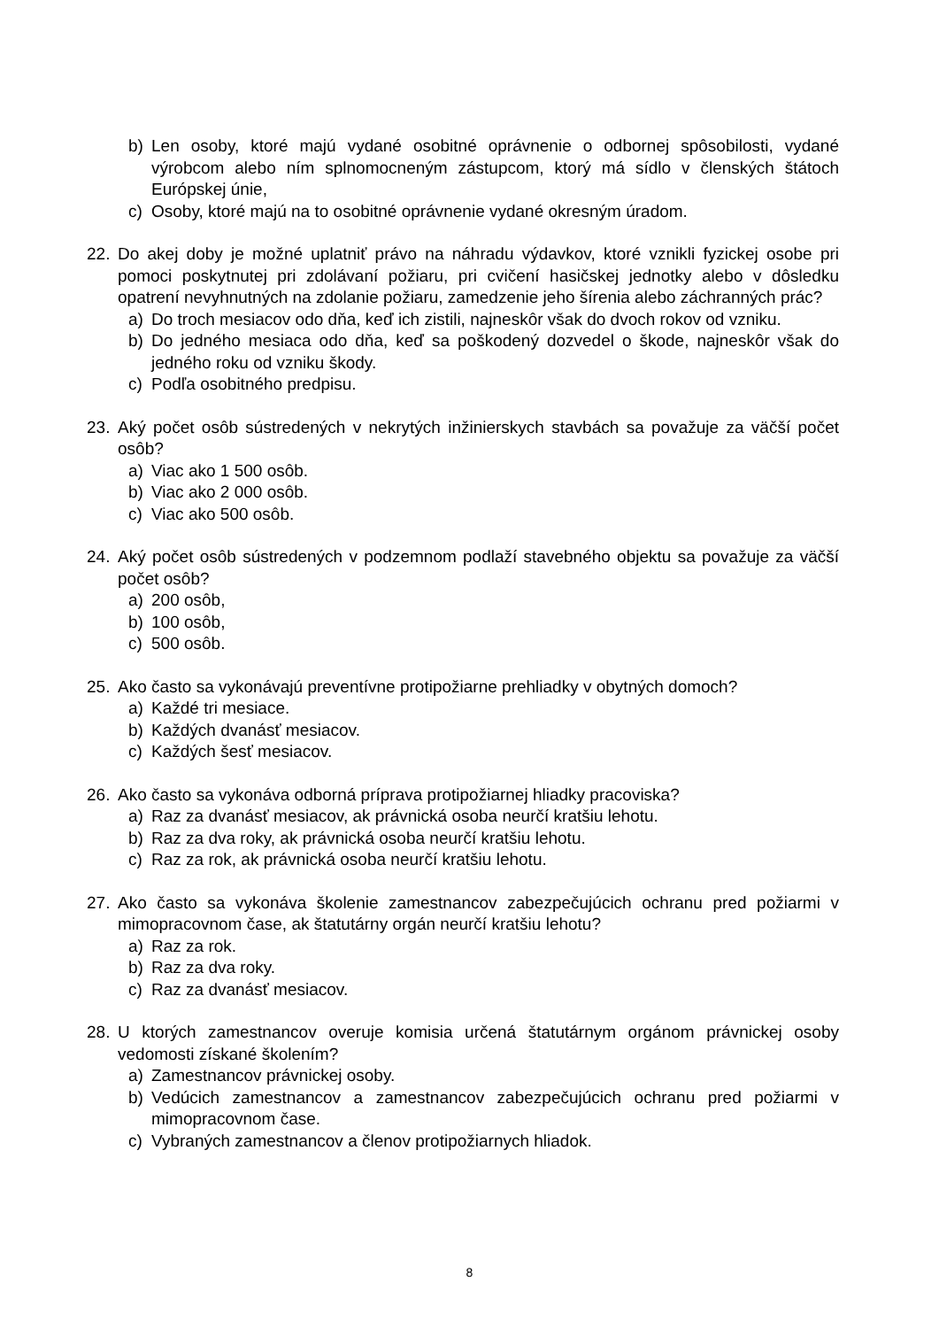b) Len osoby, ktoré majú vydané osobitné oprávnenie o odbornej spôsobilosti, vydané výrobcom alebo ním splnomocneným zástupcom, ktorý má sídlo v členských štátoch Európskej únie,
c) Osoby, ktoré majú na to osobitné oprávnenie vydané okresným úradom.
22. Do akej doby je možné uplatniť právo na náhradu výdavkov, ktoré vznikli fyzickej osobe pri pomoci poskytnutej pri zdolávaní požiaru, pri cvičení hasičskej jednotky alebo v dôsledku opatrení nevyhnutných na zdolanie požiaru, zamedzenie jeho šírenia alebo záchranných prác?
a) Do troch mesiacov odo dňa, keď ich zistili, najneskôr však do dvoch rokov od vzniku.
b) Do jedného mesiaca odo dňa, keď sa poškodený dozvedel o škode, najneskôr však do jedného roku od vzniku škody.
c) Podľa osobitného predpisu.
23. Aký počet osôb sústredených v nekrytých inžinierskych stavbách sa považuje za väčší počet osôb?
a) Viac ako 1 500 osôb.
b) Viac ako 2 000 osôb.
c) Viac ako 500 osôb.
24. Aký počet osôb sústredených v podzemnom podlaží stavebného objektu sa považuje za väčší počet osôb?
a) 200 osôb,
b) 100 osôb,
c) 500 osôb.
25. Ako často sa vykonávajú preventívne protipožiarne prehliadky v obytných domoch?
a) Každé tri mesiace.
b) Každých dvanásť mesiacov.
c) Každých šesť mesiacov.
26. Ako často sa vykonáva odborná príprava protipožiarnej hliadky pracoviska?
a) Raz za dvanásť mesiacov, ak právnická osoba neurčí kratšiu lehotu.
b) Raz za dva roky, ak právnická osoba neurčí kratšiu lehotu.
c) Raz za rok, ak právnická osoba neurčí kratšiu lehotu.
27. Ako často sa vykonáva školenie zamestnancov zabezpečujúcich ochranu pred požiarmi v mimopracovnom čase, ak štatutárny orgán neurčí kratšiu lehotu?
a) Raz za rok.
b) Raz za dva roky.
c) Raz za dvanásť mesiacov.
28. U ktorých zamestnancov overuje komisia určená štatutárnym orgánom právnickej osoby vedomosti získané školením?
a) Zamestnancov právnickej osoby.
b) Vedúcich zamestnancov a zamestnancov zabezpečujúcich ochranu pred požiarmi v mimopracovnom čase.
c) Vybraných zamestnancov a členov protipožiarnych hliadok.
8